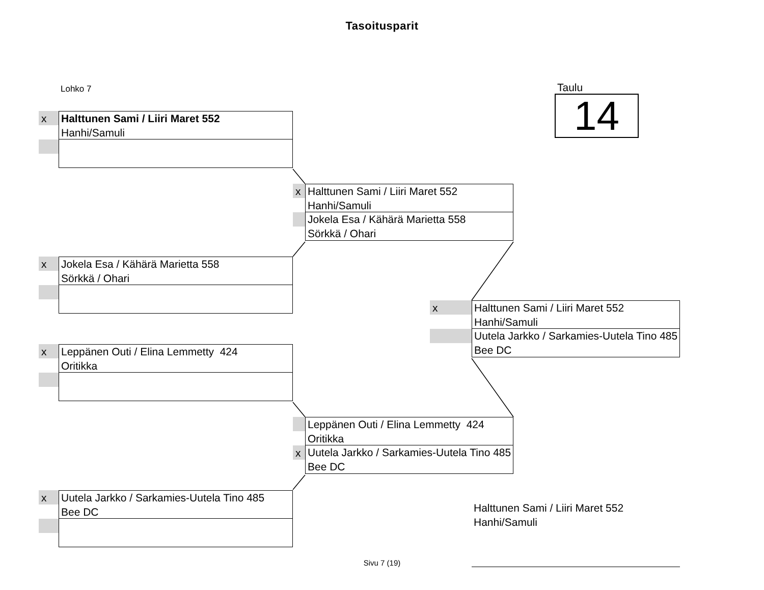Tasoitusparit
Lohko 7
Taulu
14
x
Halttunen Sami / Liiri Maret 552
Hanhi/Samuli
x
Jokela Esa / Kähärä Marietta 558
Sörkkä / Ohari
x
Leppänen Outi / Elina Lemmetty 424
Oritikka
x
Uutela Jarkko / Sarkamies-Uutela Tino 485
Bee DC
x
Halttunen Sami / Liiri Maret 552
Hanhi/Samuli
Jokela Esa / Kähärä Marietta 558
Sörkkä / Ohari
Leppänen Outi / Elina Lemmetty 424
Oritikka
x
Uutela Jarkko / Sarkamies-Uutela Tino 485
Bee DC
x
Halttunen Sami / Liiri Maret 552
Hanhi/Samuli
Uutela Jarkko / Sarkamies-Uutela Tino 485
Bee DC
Halttunen Sami / Liiri Maret 552
Hanhi/Samuli
Sivu 7 (19)